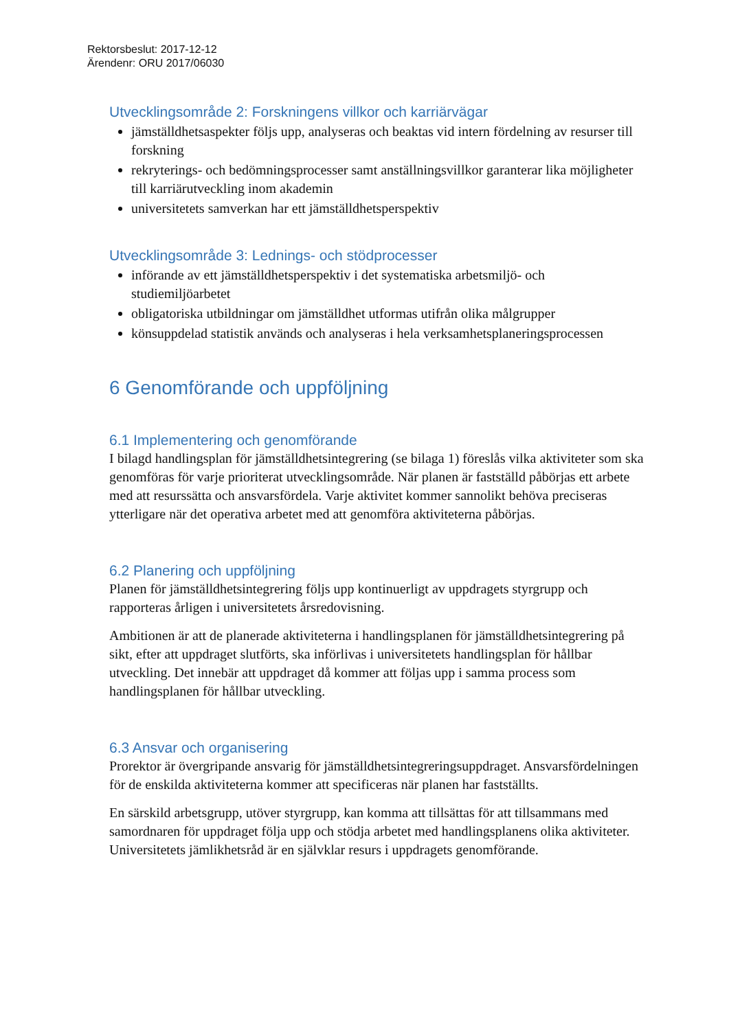Rektorsbeslut: 2017-12-12
Ärendenr: ORU 2017/06030
Utvecklingsområde 2: Forskningens villkor och karriärvägar
jämställdhetsaspekter följs upp, analyseras och beaktas vid intern fördelning av resurser till forskning
rekryterings- och bedömningsprocesser samt anställningsvillkor garanterar lika möjligheter till karriärutveckling inom akademin
universitetets samverkan har ett jämställdhetsperspektiv
Utvecklingsområde 3: Lednings- och stödprocesser
införande av ett jämställdhetsperspektiv i det systematiska arbetsmiljö- och studiemiljöarbetet
obligatoriska utbildningar om jämställdhet utformas utifrån olika målgrupper
könsuppdelad statistik används och analyseras i hela verksamhetsplaneringsprocessen
6 Genomförande och uppföljning
6.1 Implementering och genomförande
I bilagd handlingsplan för jämställdhetsintegrering (se bilaga 1) föreslås vilka aktiviteter som ska genomföras för varje prioriterat utvecklingsområde. När planen är fastställd påbörjas ett arbete med att resurssätta och ansvarsfördela. Varje aktivitet kommer sannolikt behöva preciseras ytterligare när det operativa arbetet med att genomföra aktiviteterna påbörjas.
6.2 Planering och uppföljning
Planen för jämställdhetsintegrering följs upp kontinuerligt av uppdragets styrgrupp och rapporteras årligen i universitetets årsredovisning.
Ambitionen är att de planerade aktiviteterna i handlingsplanen för jämställdhetsintegrering på sikt, efter att uppdraget slutförts, ska införlivas i universitetets handlingsplan för hållbar utveckling. Det innebär att uppdraget då kommer att följas upp i samma process som handlingsplanen för hållbar utveckling.
6.3 Ansvar och organisering
Prorektor är övergripande ansvarig för jämställdhetsintegreringsuppdraget. Ansvarsfördelningen för de enskilda aktiviteterna kommer att specificeras när planen har fastställts.
En särskild arbetsgrupp, utöver styrgrupp, kan komma att tillsättas för att tillsammans med samordnaren för uppdraget följa upp och stödja arbetet med handlingsplanens olika aktiviteter. Universitetets jämlikhetsråd är en självklar resurs i uppdragets genomförande.